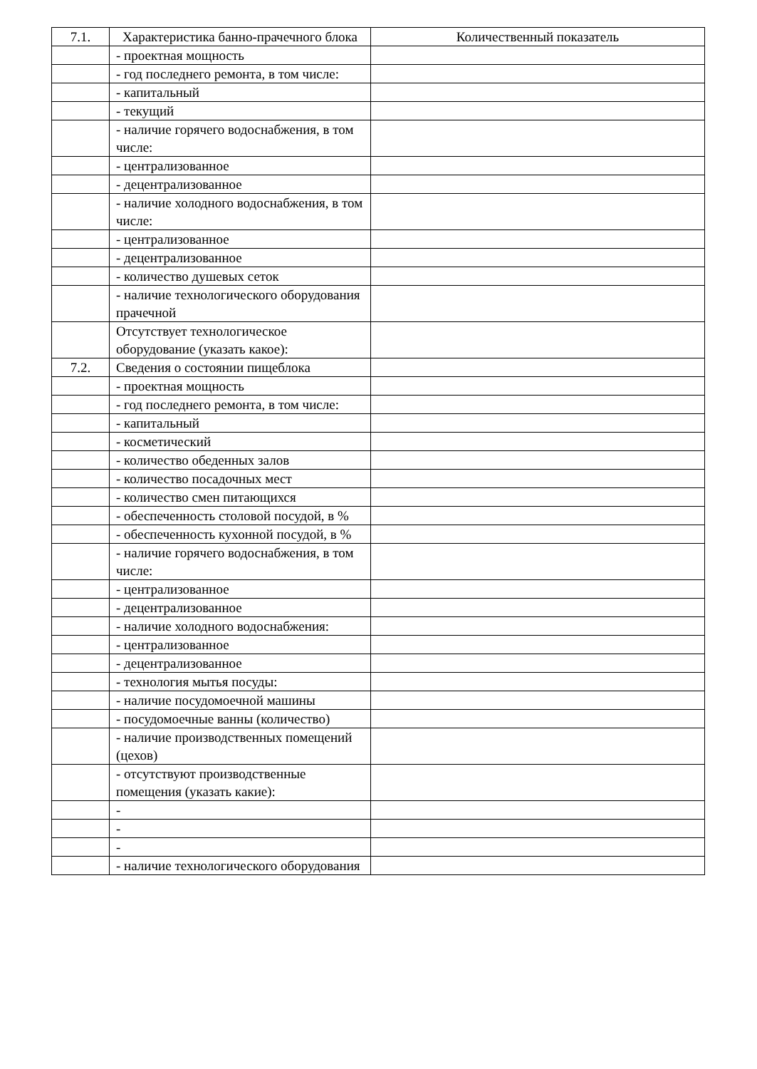| 7.1. | Характеристика банно-прачечного блока | Количественный показатель |
| | - проектная мощность | |
| | - год последнего ремонта, в том числе: | |
| | - капитальный | |
| | - текущий | |
| | - наличие горячего водоснабжения, в том числе: | |
| | - централизованное | |
| | - децентрализованное | |
| | - наличие холодного водоснабжения, в том числе: | |
| | - централизованное | |
| | - децентрализованное | |
| | - количество душевых сеток | |
| | - наличие технологического оборудования прачечной | |
| | Отсутствует технологическое оборудование (указать какое): | |
| 7.2. | Сведения о состоянии пищеблока | |
| | - проектная мощность | |
| | - год последнего ремонта, в том числе: | |
| | - капитальный | |
| | - косметический | |
| | - количество обеденных залов | |
| | - количество посадочных мест | |
| | - количество смен питающихся | |
| | - обеспеченность столовой посудой, в % | |
| | - обеспеченность кухонной посудой, в % | |
| | - наличие горячего водоснабжения, в том числе: | |
| | - централизованное | |
| | - децентрализованное | |
| | - наличие холодного водоснабжения: | |
| | - централизованное | |
| | - децентрализованное | |
| | - технология мытья посуды: | |
| | - наличие посудомоечной машины | |
| | - посудомоечные ванны (количество) | |
| | - наличие производственных помещений (цехов) | |
| | - отсутствуют производственные помещения (указать какие): | |
| | - | |
| | - | |
| | - | |
| | - наличие технологического оборудования | |